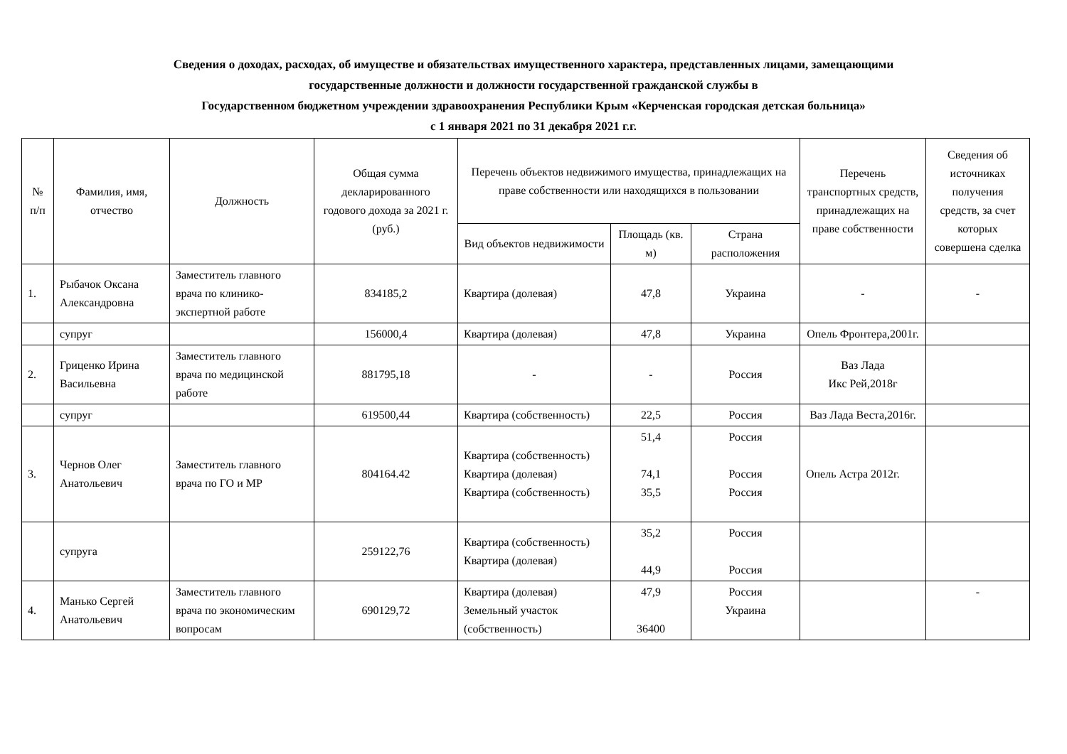Сведения о доходах, расходах, об имуществе и обязательствах имущественного характера, представленных лицами, замещающими
государственные должности и должности государственной гражданской службы в
Государственном бюджетном учреждении здравоохранения Республики Крым «Керченская городская детская больница»
с 1 января 2021 по 31 декабря 2021 г.г.
| № п/п | Фамилия, имя, отчество | Должность | Общая сумма декларированного годового дохода за 2021 г. (руб.) | Перечень объектов недвижимого имущества, принадлежащих на праве собственности или находящихся в пользовании | | | Перечень транспортных средств, принадлежащих на праве собственности | Сведения об источниках получения средств, за счет которых совершена сделка |
| --- | --- | --- | --- | --- | --- | --- | --- | --- |
| | | | | Вид объектов недвижимости | Площадь (кв. м) | Страна расположения | | |
| 1. | Рыбачок Оксана Александровна | Заместитель главного врача по клинико-экспертной работе | 834185,2 | Квартира (долевая) | 47,8 | Украина | - | - |
| | супруг | | 156000,4 | Квартира (долевая) | 47,8 | Украина | Опель Фронтера,2001г. | |
| 2. | Гриценко Ирина Васильевна | Заместитель главного врача по медицинской работе | 881795,18 | - | - | Россия | Ваз Лада Икс Рей,2018г | |
| | супруг | | 619500,44 | Квартира (собственность) | 22,5 | Россия | Ваз Лада Веста,2016г. | |
| 3. | Чернов Олег Анатольевич | Заместитель главного врача по ГО и МР | 804164.42 | Квартира (собственность) Квартира (долевая) Квартира (собственность) | 51,4 74,1 35,5 | Россия Россия Россия | Опель Астра 2012г. | |
| | супруга | | 259122,76 | Квартира (собственность) Квартира (долевая) | 35,2 44,9 | Россия Россия | | |
| 4. | Манько Сергей Анатольевич | Заместитель главного врача по экономическим вопросам | 690129,72 | Квартира (долевая) Земельный участок (собственность) | 47,9 36400 | Россия Украина | | - |